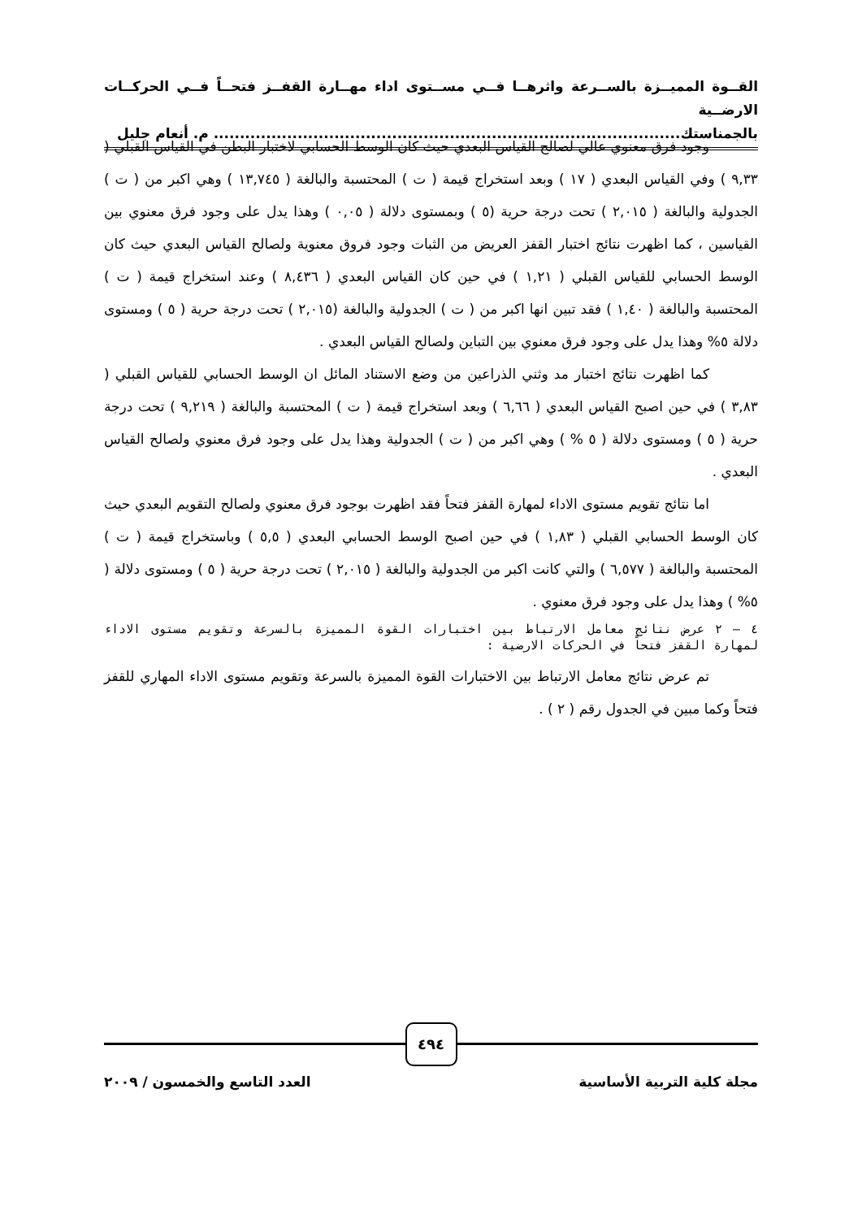القــوة المميــزة بالســرعة واثرهــا فــي مســتوى اداء مهــارة القفــز فتحــاً فــي الحركــات الارضــية
بالجمناستك......................................................................................... م. أنعام جليل
وجود فرق معنوي عالي لصالح القياس البعدي حيث كان الوسط الحسابي لاختبار البطن في القياس القبلي ( ٩,٣٣ ) وفي القياس البعدي ( ١٧ ) وبعد استخراج قيمة ( ت ) المحتسبة والبالغة ( ١٣,٧٤٥ ) وهي اكبر من ( ت ) الجدولية والبالغة ( ٢,٠١٥ ) تحت درجة حرية (٥ ) وبمستوى دلالة ( ٠,٠٥ ) وهذا يدل على وجود فرق معنوي بين القياسين ، كما اظهرت نتائج اختبار القفز العريض من الثبات وجود فروق معنوية ولصالح القياس البعدي حيث كان الوسط الحسابي للقياس القبلي ( ١,٢١ ) في حين كان القياس البعدي ( ٨,٤٣٦ ) وعند استخراج قيمة ( ت ) المحتسبة والبالغة ( ١,٤٠ ) فقد تبين انها اكبر من ( ت ) الجدولية والبالغة (٢,٠١٥ ) تحت درجة حرية ( ٥ ) ومستوى دلالة ٥% وهذا يدل على وجود فرق معنوي بين التباين ولصالح القياس البعدي .
كما اظهرت نتائج اختبار مد وثني الذراعين من وضع الاستناد المائل ان الوسط الحسابي للقياس القبلي ( ٣,٨٣ ) في حين اصبح القياس البعدي ( ٦,٦٦ ) وبعد استخراج قيمة ( ت ) المحتسبة والبالغة ( ٩,٢١٩ ) تحت درجة حرية ( ٥ ) ومستوى دلالة ( ٥ % ) وهي اكبر من ( ت ) الجدولية وهذا يدل على وجود فرق معنوي ولصالح القياس البعدي .
اما نتائج تقويم مستوى الاداء لمهارة القفز فتحاً فقد اظهرت بوجود فرق معنوي ولصالح التقويم البعدي حيث كان الوسط الحسابي القبلي ( ١,٨٣ ) في حين اصبح الوسط الحسابي البعدي ( ٥,٥ ) وباستخراج قيمة ( ت ) المحتسبة والبالغة ( ٦,٥٧٧ ) والتي كانت اكبر من الجدولية والبالغة ( ٢,٠١٥ ) تحت درجة حرية ( ٥ ) ومستوى دلالة ( ٥% ) وهذا يدل على وجود فرق معنوي .
٤ – ٢ عرض نتائج معامل الارتباط بين اختبارات القوة المميزة بالسرعة وتقويم مستوى الاداء لمهارة القفز فتحاً في الحركات الارضية :
تم عرض نتائج معامل الارتباط بين الاختبارات القوة المميزة بالسرعة وتقويم مستوى الاداء المهاري للقفز فتحاً وكما مبين في الجدول رقم ( ٢ ) .
٤٩٤
مجلة كلية التربية الأساسية العدد التاسع والخمسون / ٢٠٠٩